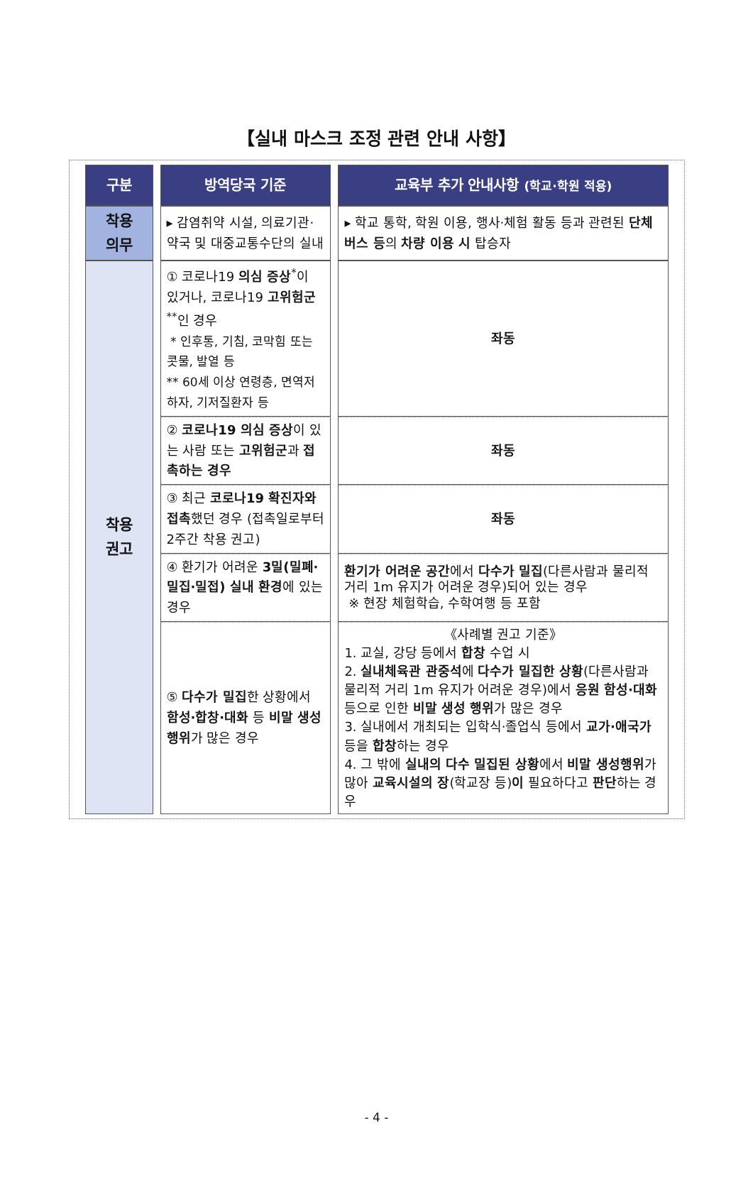【실내 마스크 조정 관련 안내 사항】
| 구분 | 방역당국 기준 | 교육부 추가 안내사항 (학교·학원 적용) |
| --- | --- | --- |
| 착용 의무 | ▸ 감염취약 시설, 의료기관·약국 및 대중교통수단의 실내 | ▸ 학교 통학, 학원 이용, 행사·체험 활동 등과 관련된 단체 버스 등 의 차량 이용 시 탑승자 |
| 착용 권고 | ① 코로나19 의심 증상<sup>*</sup>이 있거나, 코로나19 고위험군<sup>**</sup>인 경우 * 인후통, 기침, 코막힘 또는 콧물, 발열 등 ** 60세 이상 연령층, 면역저하자, 기저질환자 등 | 좌동 |
| | ② 코로나19 의심 증상 이 있는 사람 또는 고위험군 과 접촉하는 경우 | 좌동 |
| | ③ 최근 코로나19 확진자와 접촉 했던 경우 (접촉일로부터 2주간 착용 권고) | 좌동 |
| | ④ 환기가 어려운 3밀(밀폐·밀집·밀접) 실내 환경 에 있는 경우 | 환기가 어려운 공간 에서 다수가 밀집 (다른사람과 물리적 거리 1m 유지가 어려운 경우)되어 있는 경우 ※ 현장 체험학습, 수학여행 등 포함 |
| | ⑤ 다수가 밀집 한 상황에서 함성·합창·대화 등 비말 생성행위 가 많은 경우 | 《사례별 권고 기준》 1. 교실, 강당 등에서 합창 수업 시 2. 실내체육관 관중석 에 다수가 밀집한 상황 (다른사람과 물리적 거리 1m 유지가 어려운 경우)에서 응원 함성·대화 등으로 인한 비말 생성 행위 가 많은 경우 3. 실내에서 개최되는 입학식·졸업식 등에서 교가·애국가 등을 합창 하는 경우 4. 그 밖에 실내의 다수 밀집된 상황 에서 비말 생성행위 가 많아 교육시설의 장 (학교장 등) 이 필요하다고 판단 하는 경우 |
- 4 -